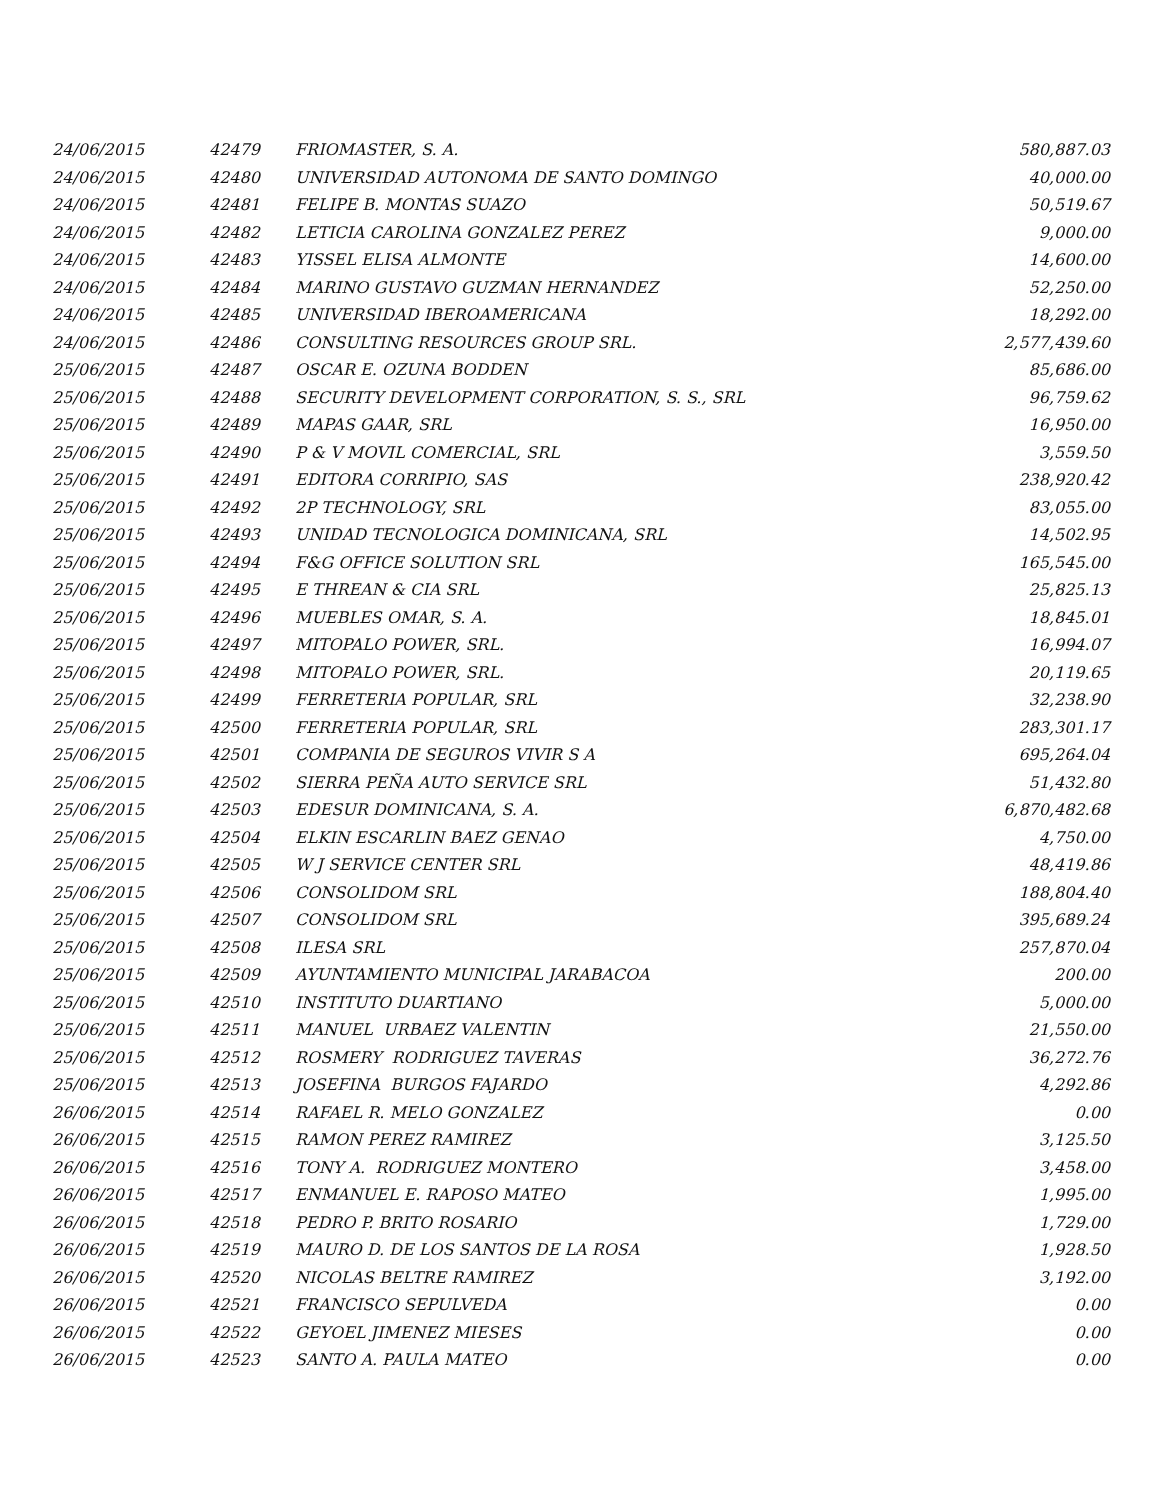| 24/06/2015 | 42479 | FRIOMASTER, S. A. | 580,887.03 |
| 24/06/2015 | 42480 | UNIVERSIDAD AUTONOMA DE SANTO DOMINGO | 40,000.00 |
| 24/06/2015 | 42481 | FELIPE B. MONTAS SUAZO | 50,519.67 |
| 24/06/2015 | 42482 | LETICIA CAROLINA GONZALEZ PEREZ | 9,000.00 |
| 24/06/2015 | 42483 | YISSEL ELISA ALMONTE | 14,600.00 |
| 24/06/2015 | 42484 | MARINO GUSTAVO GUZMAN HERNANDEZ | 52,250.00 |
| 24/06/2015 | 42485 | UNIVERSIDAD IBEROAMERICANA | 18,292.00 |
| 24/06/2015 | 42486 | CONSULTING RESOURCES GROUP SRL. | 2,577,439.60 |
| 25/06/2015 | 42487 | OSCAR E. OZUNA BODDEN | 85,686.00 |
| 25/06/2015 | 42488 | SECURITY DEVELOPMENT CORPORATION, S. S., SRL | 96,759.62 |
| 25/06/2015 | 42489 | MAPAS GAAR, SRL | 16,950.00 |
| 25/06/2015 | 42490 | P & V MOVIL COMERCIAL, SRL | 3,559.50 |
| 25/06/2015 | 42491 | EDITORA CORRIPIO, SAS | 238,920.42 |
| 25/06/2015 | 42492 | 2P TECHNOLOGY, SRL | 83,055.00 |
| 25/06/2015 | 42493 | UNIDAD TECNOLOGICA DOMINICANA, SRL | 14,502.95 |
| 25/06/2015 | 42494 | F&G OFFICE SOLUTION SRL | 165,545.00 |
| 25/06/2015 | 42495 | E THREAN & CIA SRL | 25,825.13 |
| 25/06/2015 | 42496 | MUEBLES OMAR, S. A. | 18,845.01 |
| 25/06/2015 | 42497 | MITOPALO POWER, SRL. | 16,994.07 |
| 25/06/2015 | 42498 | MITOPALO POWER, SRL. | 20,119.65 |
| 25/06/2015 | 42499 | FERRETERIA POPULAR, SRL | 32,238.90 |
| 25/06/2015 | 42500 | FERRETERIA POPULAR, SRL | 283,301.17 |
| 25/06/2015 | 42501 | COMPANIA DE SEGUROS VIVIR S A | 695,264.04 |
| 25/06/2015 | 42502 | SIERRA PEÑA AUTO SERVICE SRL | 51,432.80 |
| 25/06/2015 | 42503 | EDESUR DOMINICANA, S. A. | 6,870,482.68 |
| 25/06/2015 | 42504 | ELKIN ESCARLIN BAEZ GENAO | 4,750.00 |
| 25/06/2015 | 42505 | W J SERVICE CENTER SRL | 48,419.86 |
| 25/06/2015 | 42506 | CONSOLIDOM SRL | 188,804.40 |
| 25/06/2015 | 42507 | CONSOLIDOM SRL | 395,689.24 |
| 25/06/2015 | 42508 | ILESA SRL | 257,870.04 |
| 25/06/2015 | 42509 | AYUNTAMIENTO MUNICIPAL JARABACOA | 200.00 |
| 25/06/2015 | 42510 | INSTITUTO DUARTIANO | 5,000.00 |
| 25/06/2015 | 42511 | MANUEL URBAEZ VALENTIN | 21,550.00 |
| 25/06/2015 | 42512 | ROSMERY RODRIGUEZ TAVERAS | 36,272.76 |
| 25/06/2015 | 42513 | JOSEFINA BURGOS FAJARDO | 4,292.86 |
| 26/06/2015 | 42514 | RAFAEL R. MELO GONZALEZ | 0.00 |
| 26/06/2015 | 42515 | RAMON PEREZ RAMIREZ | 3,125.50 |
| 26/06/2015 | 42516 | TONY A. RODRIGUEZ MONTERO | 3,458.00 |
| 26/06/2015 | 42517 | ENMANUEL E. RAPOSO MATEO | 1,995.00 |
| 26/06/2015 | 42518 | PEDRO P. BRITO ROSARIO | 1,729.00 |
| 26/06/2015 | 42519 | MAURO D. DE LOS SANTOS DE LA ROSA | 1,928.50 |
| 26/06/2015 | 42520 | NICOLAS BELTRE RAMIREZ | 3,192.00 |
| 26/06/2015 | 42521 | FRANCISCO SEPULVEDA | 0.00 |
| 26/06/2015 | 42522 | GEYOEL JIMENEZ MIESES | 0.00 |
| 26/06/2015 | 42523 | SANTO A. PAULA MATEO | 0.00 |